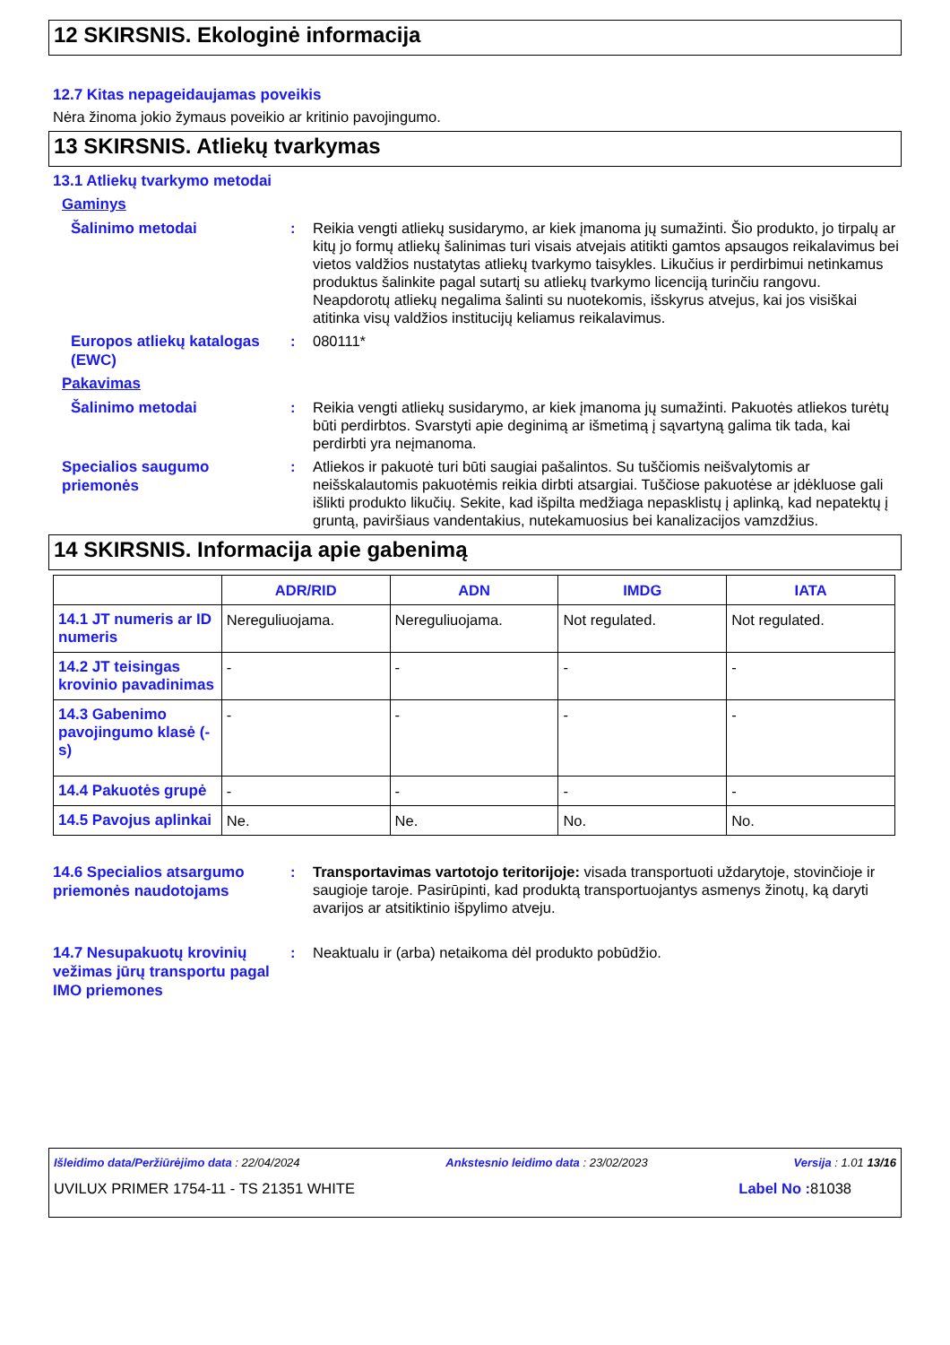12 SKIRSNIS. Ekologinė informacija
12.7 Kitas nepageidaujamas poveikis
Nėra žinoma jokio žymaus poveikio ar kritinio pavojingumo.
13 SKIRSNIS. Atliekų tvarkymas
13.1 Atliekų tvarkymo metodai
Gaminys
Šalinimo metodai
: Reikia vengti atliekų susidarymo, ar kiek įmanoma jų sumažinti. Šio produkto, jo tirpalų ar kitų jo formų atliekų šalinimas turi visais atvejais atitikti gamtos apsaugos reikalavimus bei vietos valdžios nustatytas atliekų tvarkymo taisykles. Likučius ir perdirbimui netinkamus produktus šalinkite pagal sutartį su atliekų tvarkymo licenciją turinčiu rangovu. Neapdorotų atliekų negalima šalinti su nuotekomis, išskyrus atvejus, kai jos visiškai atitinka visų valdžios institucijų keliamus reikalavimus.
Europos atliekų katalogas (EWC)
: 080111*
Pakavimas
Šalinimo metodai
: Reikia vengti atliekų susidarymo, ar kiek įmanoma jų sumažinti. Pakuotės atliekos turėtų būti perdirbtos. Svarstyti apie deginimą ar išmetimą į sąvartyną galima tik tada, kai perdirbti yra neįmanoma.
Specialios saugumo priemonės
: Atliekos ir pakuotė turi būti saugiai pašalintos. Su tuščiomis neišvalytomis ar neišskalautomis pakuotėmis reikia dirbti atsargiai. Tuščiose pakuotėse ar įdėkluose gali išlikti produkto likučių. Sekite, kad išpilta medžiaga nepasklistų į aplinką, kad nepatektų į gruntą, paviršiaus vandentakius, nutekamuosius bei kanalizacijos vamzdžius.
14 SKIRSNIS. Informacija apie gabenimą
| | ADR/RID | ADN | IMDG | IATA |
| --- | --- | --- | --- | --- |
| 14.1 JT numeris ar ID numeris | Nereguliuojama. | Nereguliuojama. | Not regulated. | Not regulated. |
| 14.2 JT teisingas krovinio pavadinimas | - | - | - | - |
| 14.3 Gabenimo pavojingumo klasė (-s) | - | - | - | - |
| 14.4 Pakuotės grupė | - | - | - | - |
| 14.5 Pavojus aplinkai | Ne. | Ne. | No. | No. |
14.6 Specialios atsargumo priemonės naudotojams
: Transportavimas vartotojo teritorijoje: visada transportuoti uždarytoje, stovinčioje ir saugioje taroje. Pasirūpinti, kad produktą transportuojantys asmenys žinotų, ką daryti avarijos ar atsitiktinio išpylimo atveju.
14.7 Nesupakuotų krovinių vežimas jūrų transportu pagal IMO priemones
: Neaktualu ir (arba) netaikoma dėl produkto pobūdžio.
Išleidimo data/Peržiūrėjimo data : 22/04/2024 Ankstesnio leidimo data : 23/02/2023 Versija : 1.01 13/16
UVILUX PRIMER 1754-11 - TS 21351 WHITE Label No : 81038